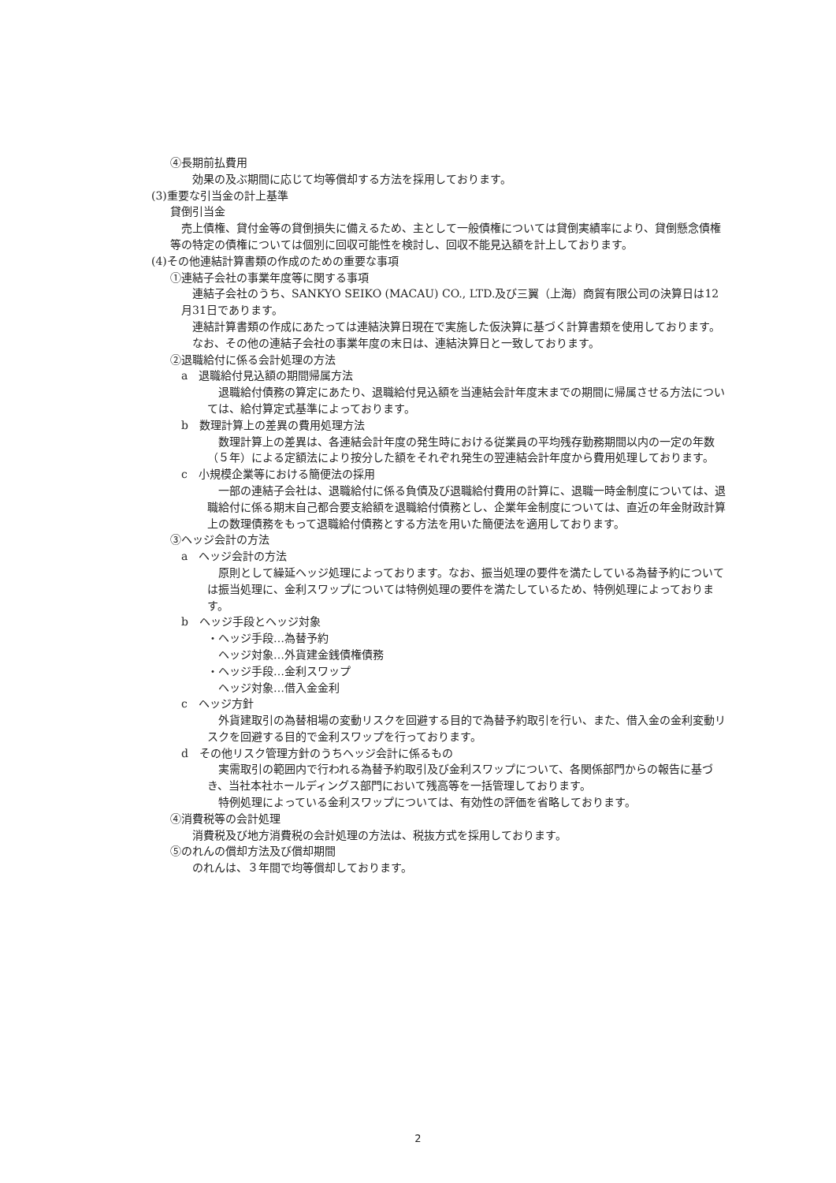④長期前払費用
　　効果の及ぶ期間に応じて均等償却する方法を採用しております。
(3)重要な引当金の計上基準
貸倒引当金
　売上債権、貸付金等の貸倒損失に備えるため、主として一般債権については貸倒実績率により、貸倒懸念債権等の特定の債権については個別に回収可能性を検討し、回収不能見込額を計上しております。
(4)その他連結計算書類の作成のための重要な事項
①連結子会社の事業年度等に関する事項
　連結子会社のうち、SANKYO SEIKO (MACAU) CO., LTD.及び三翼（上海）商貿有限公司の決算日は12月31日であります。
　連結計算書類の作成にあたっては連結決算日現在で実施した仮決算に基づく計算書類を使用しております。
　なお、その他の連結子会社の事業年度の末日は、連結決算日と一致しております。
②退職給付に係る会計処理の方法
a　退職給付見込額の期間帰属方法
　退職給付債務の算定にあたり、退職給付見込額を当連結会計年度末までの期間に帰属させる方法については、給付算定式基準によっております。
b　数理計算上の差異の費用処理方法
　数理計算上の差異は、各連結会計年度の発生時における従業員の平均残存勤務期間以内の一定の年数（５年）による定額法により按分した額をそれぞれ発生の翌連結会計年度から費用処理しております。
c　小規模企業等における簡便法の採用
　一部の連結子会社は、退職給付に係る負債及び退職給付費用の計算に、退職一時金制度については、退職給付に係る期末自己都合要支給額を退職給付債務とし、企業年金制度については、直近の年金財政計算上の数理債務をもって退職給付債務とする方法を用いた簡便法を適用しております。
③ヘッジ会計の方法
a　ヘッジ会計の方法
　原則として繰延ヘッジ処理によっております。なお、振当処理の要件を満たしている為替予約については振当処理に、金利スワップについては特例処理の要件を満たしているため、特例処理によっております。
b　ヘッジ手段とヘッジ対象
・ヘッジ手段…為替予約
　ヘッジ対象…外貨建金銭債権債務
・ヘッジ手段…金利スワップ
　ヘッジ対象…借入金金利
c　ヘッジ方針
　外貨建取引の為替相場の変動リスクを回避する目的で為替予約取引を行い、また、借入金の金利変動リスクを回避する目的で金利スワップを行っております。
d　その他リスク管理方針のうちヘッジ会計に係るもの
　実需取引の範囲内で行われる為替予約取引及び金利スワップについて、各関係部門からの報告に基づき、当社本社ホールディングス部門において残高等を一括管理しております。
　特例処理によっている金利スワップについては、有効性の評価を省略しております。
④消費税等の会計処理
　　消費税及び地方消費税の会計処理の方法は、税抜方式を採用しております。
⑤のれんの償却方法及び償却期間
　　のれんは、３年間で均等償却しております。
2